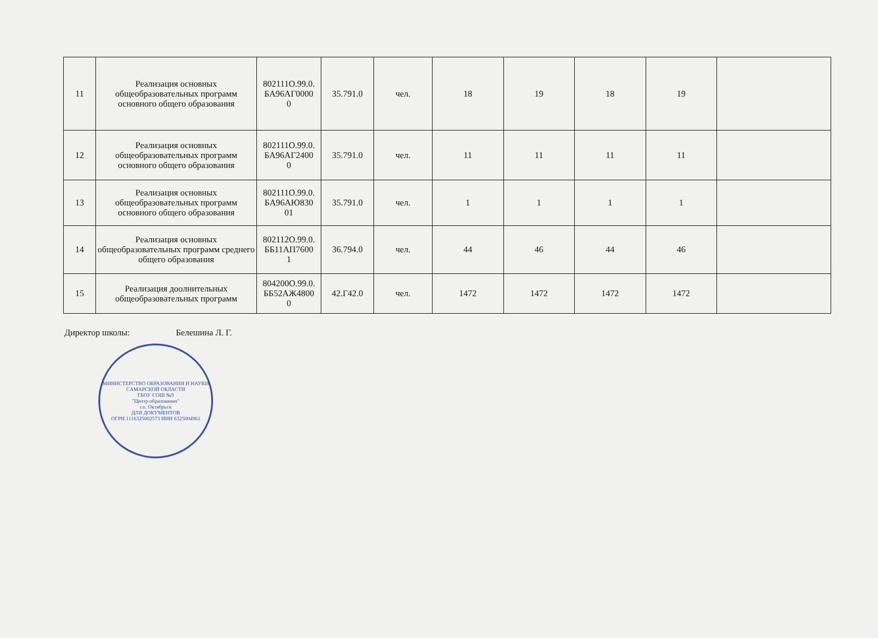| 11 | Реализация основных общеобразовательных программ основного общего образования | 802111О.99.0. БА96АГ0000 0 | 35.791.0 | чел. | 18 | 19 | 18 | 19 | |
| 12 | Реализация основных общеобразовательных программ основного общего образования | 802111О.99.0. БА96АГ2400 0 | 35.791.0 | чел. | 11 | 11 | 11 | 11 | |
| 13 | Реализация основных общеобразовательных программ основного общего образования | 802111О.99.0. БА96АЮ830 01 | 35.791.0 | чел. | 1 | 1 | 1 | 1 | |
| 14 | Реализация основных общеобразовательных программ среднего общего образования | 802112О.99.0. ББ11АП7600 1 | 36.794.0 | чел. | 44 | 46 | 44 | 46 | |
| 15 | Реализация доолнительных общеобразовательных программ | 804200О.99.0. ББ52АЖ4800 0 | 42.Г42.0 | чел. | 1472 | 1472 | 1472 | 1472 | |
Директор школы: Белешина Л. Г.
МИНИСТЕРСТВО ОБРАЗОВАНИЯ И НАУКИ САМАРСКОЙ ОБЛАСТИ
ГБОУ СОШ №9
"Центр образования"
г.о. Октябрьск
ДЛЯ ДОКУМЕНТОВ
ОГРН 1116325002573 ИНН 6325004961